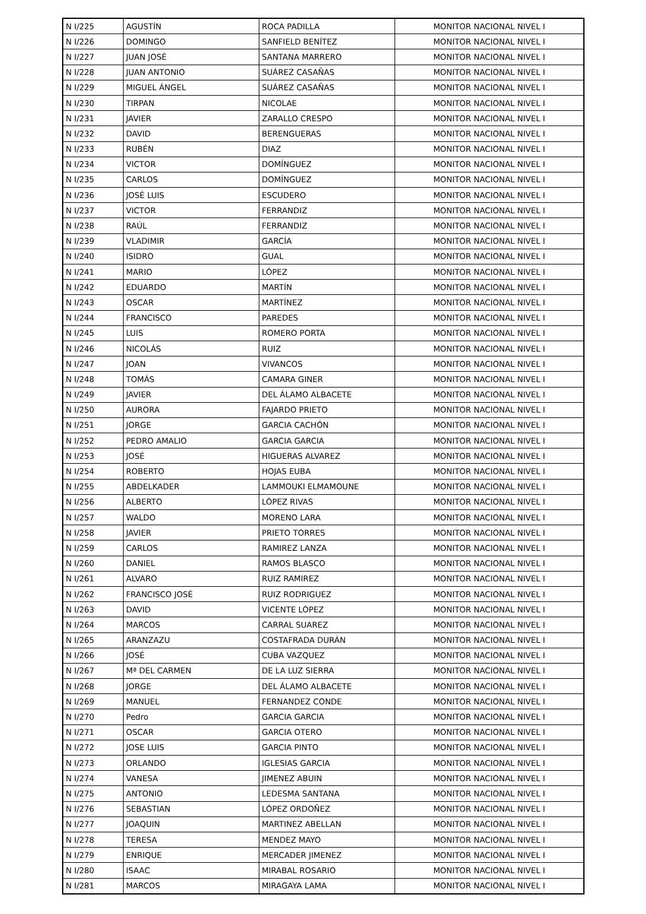| N I/225 | AGUSTÍN | ROCA PADILLA | MONITOR NACIONAL NIVEL I |
| N I/226 | DOMINGO | SANFIELD BENÍTEZ | MONITOR NACIONAL NIVEL I |
| N I/227 | JUAN JOSÉ | SANTANA MARRERO | MONITOR NACIONAL NIVEL I |
| N I/228 | JUAN ANTONIO | SUÁREZ CASAÑAS | MONITOR NACIONAL NIVEL I |
| N I/229 | MIGUEL ÁNGEL | SUÁREZ CASAÑAS | MONITOR NACIONAL NIVEL I |
| N I/230 | TIRPAN | NICOLAE | MONITOR NACIONAL NIVEL I |
| N I/231 | JAVIER | ZARALLO CRESPO | MONITOR NACIONAL NIVEL I |
| N I/232 | DAVID | BERENGUERAS | MONITOR NACIONAL NIVEL I |
| N I/233 | RUBÉN | DIAZ | MONITOR NACIONAL NIVEL I |
| N I/234 | VICTOR | DOMÍNGUEZ | MONITOR NACIONAL NIVEL I |
| N I/235 | CARLOS | DOMÍNGUEZ | MONITOR NACIONAL NIVEL I |
| N I/236 | JOSÉ LUIS | ESCUDERO | MONITOR NACIONAL NIVEL I |
| N I/237 | VICTOR | FERRANDIZ | MONITOR NACIONAL NIVEL I |
| N I/238 | RAÚL | FERRANDIZ | MONITOR NACIONAL NIVEL I |
| N I/239 | VLADIMIR | GARCÍA | MONITOR NACIONAL NIVEL I |
| N I/240 | ISIDRO | GUAL | MONITOR NACIONAL NIVEL I |
| N I/241 | MARIO | LÓPEZ | MONITOR NACIONAL NIVEL I |
| N I/242 | EDUARDO | MARTÍN | MONITOR NACIONAL NIVEL I |
| N I/243 | OSCAR | MARTÍNEZ | MONITOR NACIONAL NIVEL I |
| N I/244 | FRANCISCO | PAREDES | MONITOR NACIONAL NIVEL I |
| N I/245 | LUIS | ROMERO PORTA | MONITOR NACIONAL NIVEL I |
| N I/246 | NICOLÁS | RUIZ | MONITOR NACIONAL NIVEL I |
| N I/247 | JOAN | VIVANCOS | MONITOR NACIONAL NIVEL I |
| N I/248 | TOMÁS | CAMARA GINER | MONITOR NACIONAL NIVEL I |
| N I/249 | JAVIER | DEL ÁLAMO ALBACETE | MONITOR NACIONAL NIVEL I |
| N I/250 | AURORA | FAJARDO PRIETO | MONITOR NACIONAL NIVEL I |
| N I/251 | JORGE | GARCIA CACHÓN | MONITOR NACIONAL NIVEL I |
| N I/252 | PEDRO AMALIO | GARCIA GARCIA | MONITOR NACIONAL NIVEL I |
| N I/253 | JOSÉ | HIGUERAS ALVAREZ | MONITOR NACIONAL NIVEL I |
| N I/254 | ROBERTO | HOJAS EUBA | MONITOR NACIONAL NIVEL I |
| N I/255 | ABDELKADER | LAMMOUKI ELMAMOUNE | MONITOR NACIONAL NIVEL I |
| N I/256 | ALBERTO | LÓPEZ RIVAS | MONITOR NACIONAL NIVEL I |
| N I/257 | WALDO | MORENO LARA | MONITOR NACIONAL NIVEL I |
| N I/258 | JAVIER | PRIETO TORRES | MONITOR NACIONAL NIVEL I |
| N I/259 | CARLOS | RAMIREZ LANZA | MONITOR NACIONAL NIVEL I |
| N I/260 | DANIEL | RAMOS BLASCO | MONITOR NACIONAL NIVEL I |
| N I/261 | ALVARO | RUIZ RAMIREZ | MONITOR NACIONAL NIVEL I |
| N I/262 | FRANCISCO JOSÉ | RUIZ RODRIGUEZ | MONITOR NACIONAL NIVEL I |
| N I/263 | DAVID | VICENTE LÓPEZ | MONITOR NACIONAL NIVEL I |
| N I/264 | MARCOS | CARRAL SUAREZ | MONITOR NACIONAL NIVEL I |
| N I/265 | ARANZAZU | COSTAFRADA DURÁN | MONITOR NACIONAL NIVEL I |
| N I/266 | JOSÉ | CUBA VAZQUEZ | MONITOR NACIONAL NIVEL I |
| N I/267 | Mª DEL CARMEN | DE LA LUZ SIERRA | MONITOR NACIONAL NIVEL I |
| N I/268 | JORGE | DEL ÁLAMO ALBACETE | MONITOR NACIONAL NIVEL I |
| N I/269 | MANUEL | FERNANDEZ CONDE | MONITOR NACIONAL NIVEL I |
| N I/270 | Pedro | GARCIA GARCIA | MONITOR NACIONAL NIVEL I |
| N I/271 | OSCAR | GARCIA OTERO | MONITOR NACIONAL NIVEL I |
| N I/272 | JOSE LUIS | GARCIA PINTO | MONITOR NACIONAL NIVEL I |
| N I/273 | ORLANDO | IGLESIAS GARCIA | MONITOR NACIONAL NIVEL I |
| N I/274 | VANESA | JIMENEZ ABUIN | MONITOR NACIONAL NIVEL I |
| N I/275 | ANTONIO | LEDESMA SANTANA | MONITOR NACIONAL NIVEL I |
| N I/276 | SEBASTIAN | LÓPEZ ORDOÑEZ | MONITOR NACIONAL NIVEL I |
| N I/277 | JOAQUIN | MARTINEZ ABELLAN | MONITOR NACIONAL NIVEL I |
| N I/278 | TERESA | MENDEZ MAYO | MONITOR NACIONAL NIVEL I |
| N I/279 | ENRIQUE | MERCADER JIMENEZ | MONITOR NACIONAL NIVEL I |
| N I/280 | ISAAC | MIRABAL ROSARIO | MONITOR NACIONAL NIVEL I |
| N I/281 | MARCOS | MIRAGAYA LAMA | MONITOR NACIONAL NIVEL I |